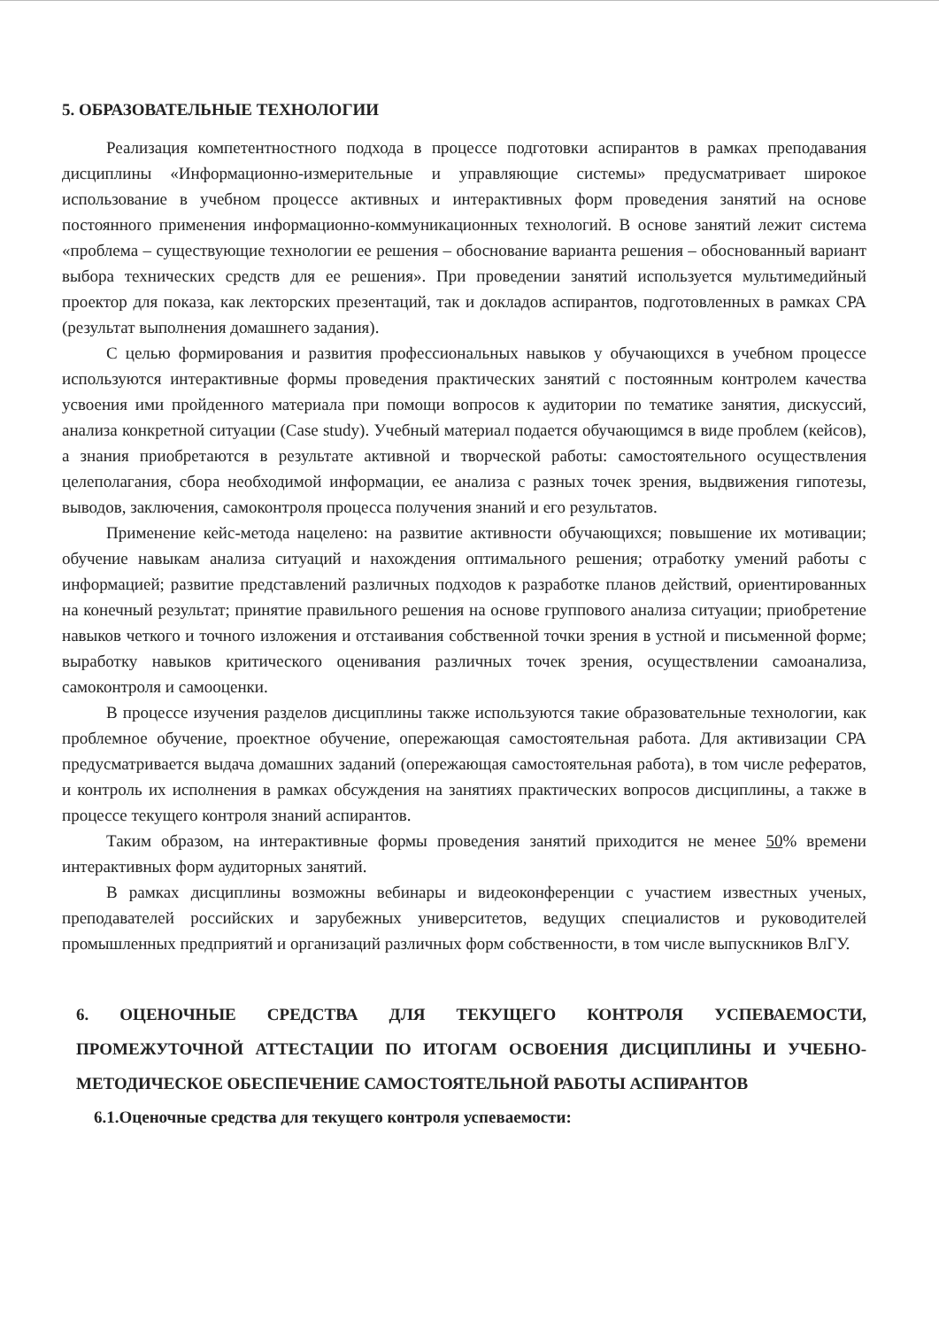5. ОБРАЗОВАТЕЛЬНЫЕ ТЕХНОЛОГИИ
Реализация компетентностного подхода в процессе подготовки аспирантов в рамках преподавания дисциплины «Информационно-измерительные и управляющие системы» предусматривает широкое использование в учебном процессе активных и интерактивных форм проведения занятий на основе постоянного применения информационно-коммуникационных технологий. В основе занятий лежит система «проблема – существующие технологии ее решения – обоснование варианта решения – обоснованный вариант выбора технических средств для ее решения». При проведении занятий используется мультимедийный проектор для показа, как лекторских презентаций, так и докладов аспирантов, подготовленных в рамках СРА (результат выполнения домашнего задания).
С целью формирования и развития профессиональных навыков у обучающихся в учебном процессе используются интерактивные формы проведения практических занятий с постоянным контролем качества усвоения ими пройденного материала при помощи вопросов к аудитории по тематике занятия, дискуссий, анализа конкретной ситуации (Case study). Учебный материал подается обучающимся в виде проблем (кейсов), а знания приобретаются в результате активной и творческой работы: самостоятельного осуществления целеполагания, сбора необходимой информации, ее анализа с разных точек зрения, выдвижения гипотезы, выводов, заключения, самоконтроля процесса получения знаний и его результатов.
Применение кейс-метода нацелено: на развитие активности обучающихся; повышение их мотивации; обучение навыкам анализа ситуаций и нахождения оптимального решения; отработку умений работы с информацией; развитие представлений различных подходов к разработке планов действий, ориентированных на конечный результат; принятие правильного решения на основе группового анализа ситуации; приобретение навыков четкого и точного изложения и отстаивания собственной точки зрения в устной и письменной форме; выработку навыков критического оценивания различных точек зрения, осуществлении самоанализа, самоконтроля и самооценки.
В процессе изучения разделов дисциплины также используются такие образовательные технологии, как проблемное обучение, проектное обучение, опережающая самостоятельная работа. Для активизации СРА предусматривается выдача домашних заданий (опережающая самостоятельная работа), в том числе рефератов, и контроль их исполнения в рамках обсуждения на занятиях практических вопросов дисциплины, а также в процессе текущего контроля знаний аспирантов.
Таким образом, на интерактивные формы проведения занятий приходится не менее 50% времени интерактивных форм аудиторных занятий.
В рамках дисциплины возможны вебинары и видеоконференции с участием известных ученых, преподавателей российских и зарубежных университетов, ведущих специалистов и руководителей промышленных предприятий и организаций различных форм собственности, в том числе выпускников ВлГУ.
6. ОЦЕНОЧНЫЕ СРЕДСТВА ДЛЯ ТЕКУЩЕГО КОНТРОЛЯ УСПЕВАЕМОСТИ, ПРОМЕЖУТОЧНОЙ АТТЕСТАЦИИ ПО ИТОГАМ ОСВОЕНИЯ ДИСЦИПЛИНЫ И УЧЕБНО-МЕТОДИЧЕСКОЕ ОБЕСПЕЧЕНИЕ САМОСТОЯТЕЛЬНОЙ РАБОТЫ АСПИРАНТОВ
6.1.Оценочные средства для текущего контроля успеваемости: